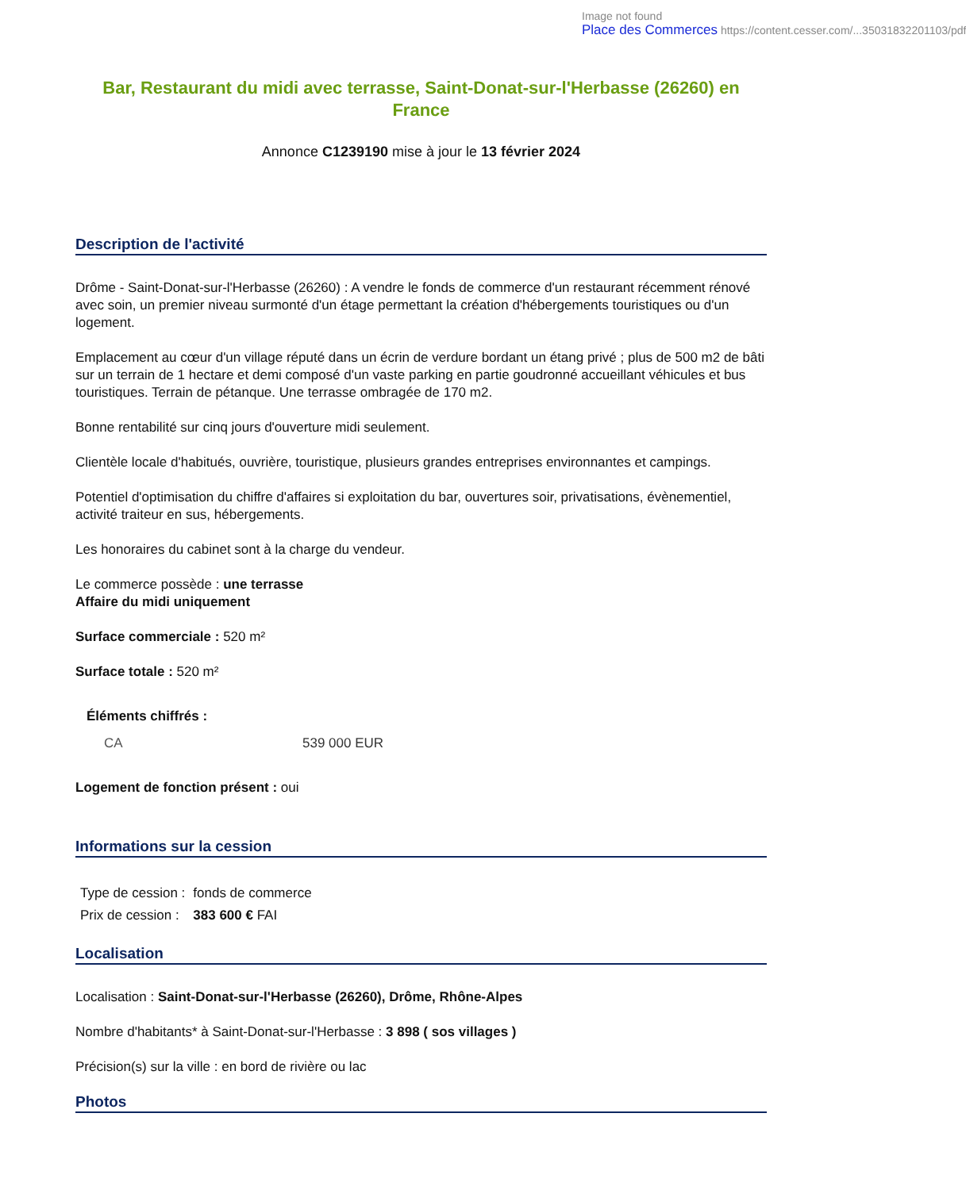Image not found
Place des Commerces https://content.cesser.com/...35031832201103/pdf
Bar, Restaurant du midi avec terrasse, Saint-Donat-sur-l'Herbasse (26260) en France
Annonce C1239190 mise à jour le 13 février 2024
Description de l'activité
Drôme - Saint-Donat-sur-l'Herbasse (26260) : A vendre le fonds de commerce d'un restaurant récemment rénové avec soin, un premier niveau surmonté d'un étage permettant la création d'hébergements touristiques ou d'un logement.
Emplacement au cœur d'un village réputé dans un écrin de verdure bordant un étang privé ; plus de 500 m2 de bâti sur un terrain de 1 hectare et demi composé d'un vaste parking en partie goudronné accueillant véhicules et bus touristiques. Terrain de pétanque. Une terrasse ombragée de 170 m2.
Bonne rentabilité sur cinq jours d'ouverture midi seulement.
Clientèle locale d'habitués, ouvrière, touristique, plusieurs grandes entreprises environnantes et campings.
Potentiel d'optimisation du chiffre d'affaires si exploitation du bar, ouvertures soir, privatisations, évènementiel, activité traiteur en sus, hébergements.
Les honoraires du cabinet sont à la charge du vendeur.
Le commerce possède : une terrasse
Affaire du midi uniquement
Surface commerciale : 520 m²
Surface totale : 520 m²
Éléments chiffrés :
| CA | 539 000 EUR |
Logement de fonction présent : oui
Informations sur la cession
| Type de cession : | fonds de commerce |
| Prix de cession : | 383 600 € FAI |
Localisation
Localisation : Saint-Donat-sur-l'Herbasse (26260), Drôme, Rhône-Alpes
Nombre d'habitants* à Saint-Donat-sur-l'Herbasse : 3 898 ( sos villages )
Précision(s) sur la ville : en bord de rivière ou lac
Photos